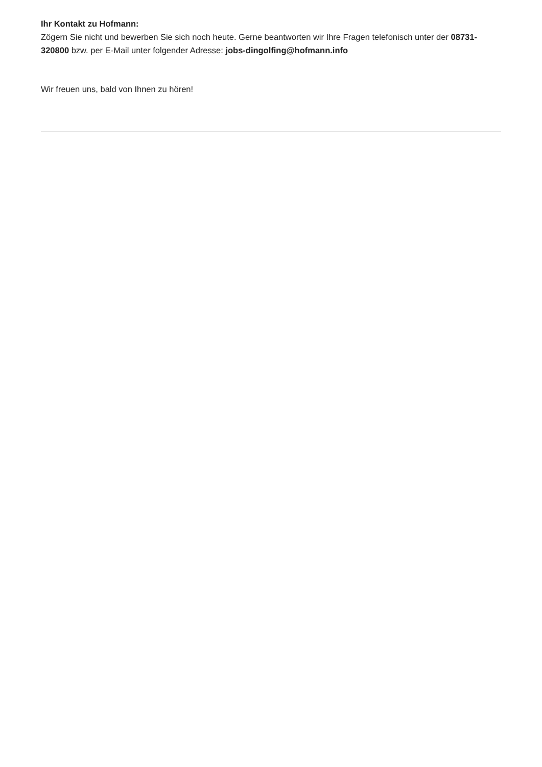Ihr Kontakt zu Hofmann:
Zögern Sie nicht und bewerben Sie sich noch heute. Gerne beantworten wir Ihre Fragen telefonisch unter der 08731-320800 bzw. per E-Mail unter folgender Adresse: jobs-dingolfing@hofmann.info
Wir freuen uns, bald von Ihnen zu hören!